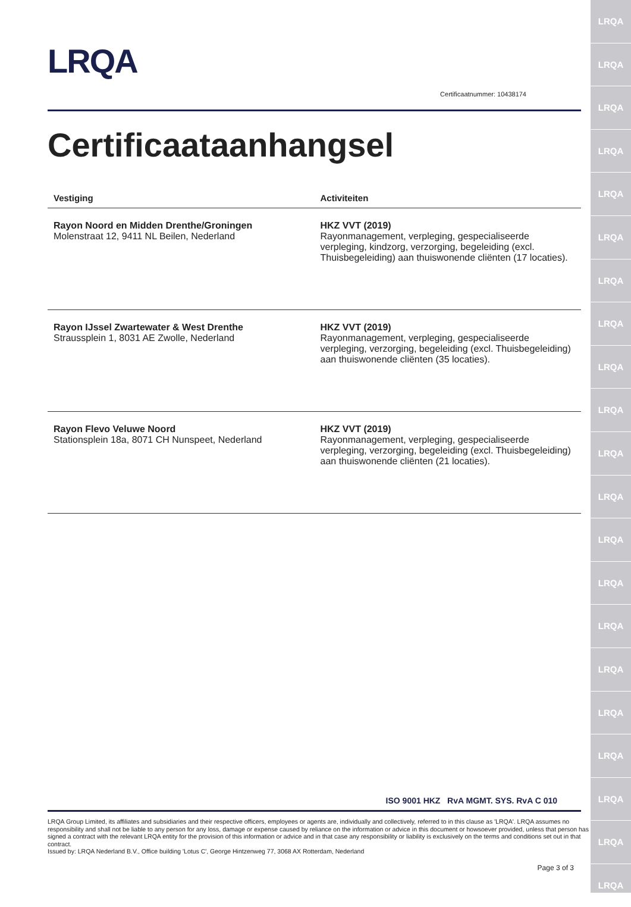LRQA
LRQA
LRQA
LRQA
LRQA
LRQA
LRQA
LRQA
LRQA
LRQA
LRQA
LRQA
LRQA
LRQA
LRQA
LRQA
LRQA
LRQA
LRQA
LRQA
LRQA
LRQA
Certificaatnummer: 10438174
Certificaataanhangsel
| Vestiging | Activiteiten |
| --- | --- |
| Rayon Noord en Midden Drenthe/Groningen Molenstraat 12, 9411 NL Beilen, Nederland | HKZ VVT (2019) Rayonmanagement, verpleging, gespecialiseerde verpleging, kindzorg, verzorging, begeleiding (excl. Thuisbegeleiding) aan thuiswonende cliënten (17 locaties). |
| Rayon IJssel Zwartewater & West Drenthe Straussplein 1, 8031 AE Zwolle, Nederland | HKZ VVT (2019) Rayonmanagement, verpleging, gespecialiseerde verpleging, verzorging, begeleiding (excl. Thuisbegeleiding) aan thuiswonende cliënten (35 locaties). |
| Rayon Flevo Veluwe Noord Stationsplein 18a, 8071 CH Nunspeet, Nederland | HKZ VVT (2019) Rayonmanagement, verpleging, gespecialiseerde verpleging, verzorging, begeleiding (excl. Thuisbegeleiding) aan thuiswonende cliënten (21 locaties). |
ISO 9001 HKZ RvA MGMT. SYS. RvA C 010
LRQA Group Limited, its affiliates and subsidiaries and their respective officers, employees or agents are, individually and collectively, referred to in this clause as 'LRQA'. LRQA assumes no responsibility and shall not be liable to any person for any loss, damage or expense caused by reliance on the information or advice in this document or howsoever provided, unless that person has signed a contract with the relevant LRQA entity for the provision of this information or advice and in that case any responsibility or liability is exclusively on the terms and conditions set out in that contract.
Issued by: LRQA Nederland B.V., Office building 'Lotus C', George Hintzenweg 77, 3068 AX Rotterdam, Nederland
Page 3 of 3